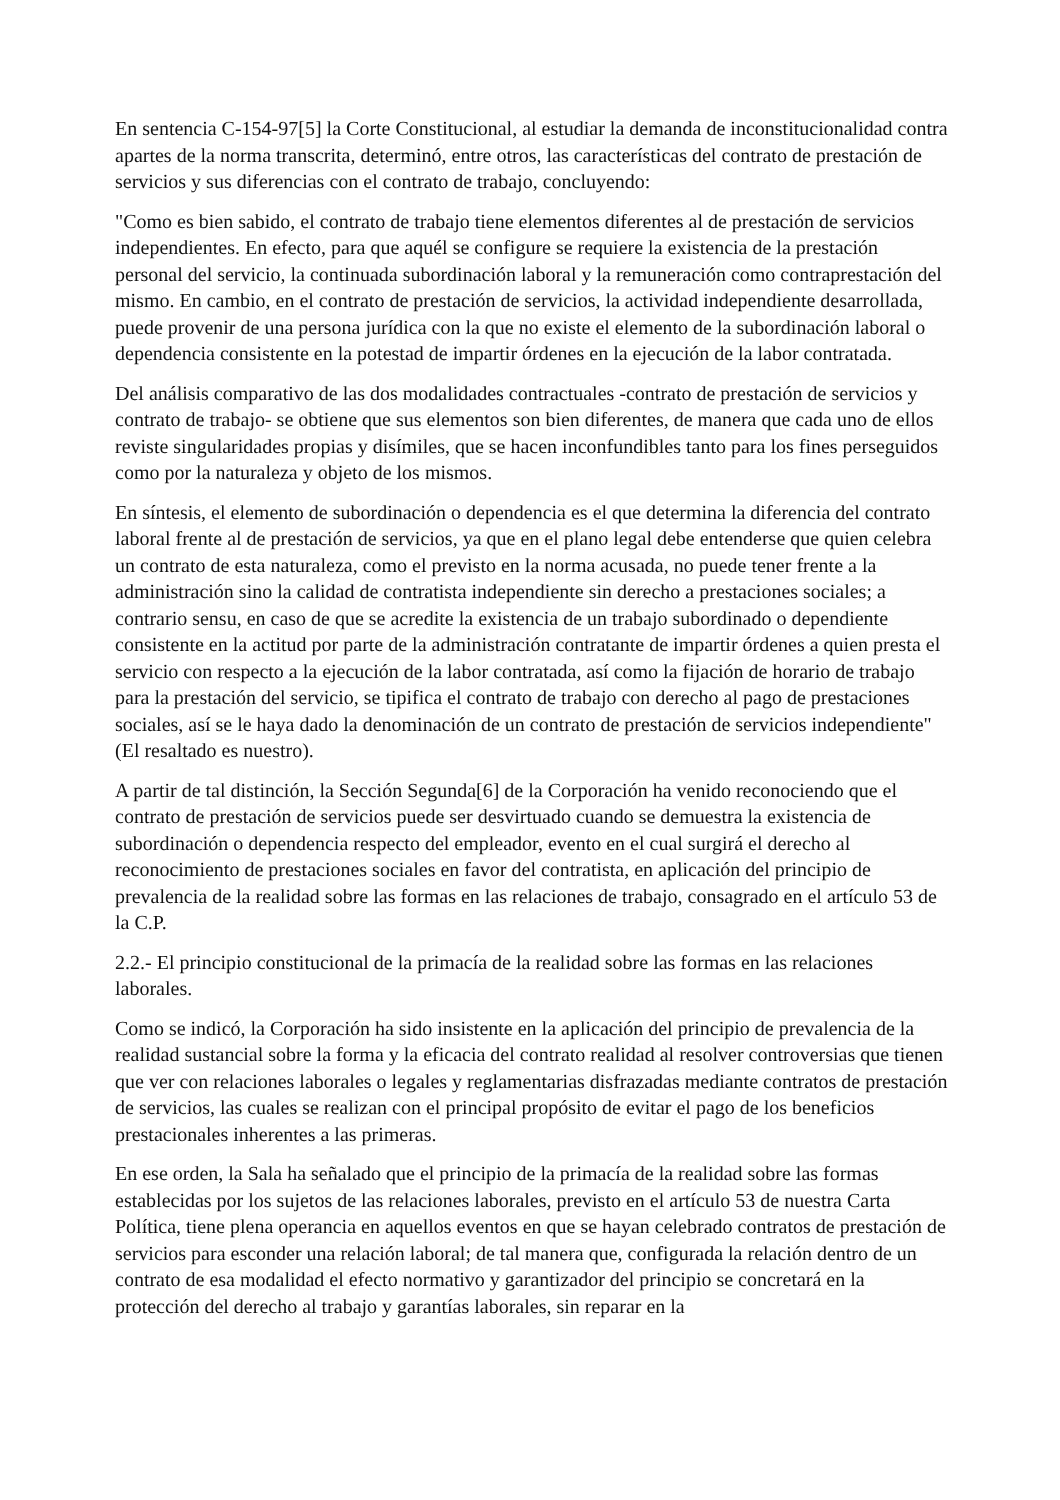En sentencia C-154-97[5] la Corte Constitucional, al estudiar la demanda de inconstitucionalidad contra apartes de la norma transcrita, determinó, entre otros, las características del contrato de prestación de servicios y sus diferencias con el contrato de trabajo, concluyendo:
"Como es bien sabido, el contrato de trabajo tiene elementos diferentes al de prestación de servicios independientes. En efecto, para que aquél se configure se requiere la existencia de la prestación personal del servicio, la continuada subordinación laboral y la remuneración como contraprestación del mismo. En cambio, en el contrato de prestación de servicios, la actividad independiente desarrollada, puede provenir de una persona jurídica con la que no existe el elemento de la subordinación laboral o dependencia consistente en la potestad de impartir órdenes en la ejecución de la labor contratada.
Del análisis comparativo de las dos modalidades contractuales -contrato de prestación de servicios y contrato de trabajo- se obtiene que sus elementos son bien diferentes, de manera que cada uno de ellos reviste singularidades propias y disímiles, que se hacen inconfundibles tanto para los fines perseguidos como por la naturaleza y objeto de los mismos.
En síntesis, el elemento de subordinación o dependencia es el que determina la diferencia del contrato laboral frente al de prestación de servicios, ya que en el plano legal debe entenderse que quien celebra un contrato de esta naturaleza, como el previsto en la norma acusada, no puede tener frente a la administración sino la calidad de contratista independiente sin derecho a prestaciones sociales; a contrario sensu, en caso de que se acredite la existencia de un trabajo subordinado o dependiente consistente en la actitud por parte de la administración contratante de impartir órdenes a quien presta el servicio con respecto a la ejecución de la labor contratada, así como la fijación de horario de trabajo para la prestación del servicio, se tipifica el contrato de trabajo con derecho al pago de prestaciones sociales, así se le haya dado la denominación de un contrato de prestación de servicios independiente" (El resaltado es nuestro).
A partir de tal distinción, la Sección Segunda[6] de la Corporación ha venido reconociendo que el contrato de prestación de servicios puede ser desvirtuado cuando se demuestra la existencia de subordinación o dependencia respecto del empleador, evento en el cual surgirá el derecho al reconocimiento de prestaciones sociales en favor del contratista, en aplicación del principio de prevalencia de la realidad sobre las formas en las relaciones de trabajo, consagrado en el artículo 53 de la C.P.
2.2.- El principio constitucional de la primacía de la realidad sobre las formas en las relaciones laborales.
Como se indicó, la Corporación ha sido insistente en la aplicación del principio de prevalencia de la realidad sustancial sobre la forma y la eficacia del contrato realidad al resolver controversias que tienen que ver con relaciones laborales o legales y reglamentarias disfrazadas mediante contratos de prestación de servicios, las cuales se realizan con el principal propósito de evitar el pago de los beneficios prestacionales inherentes a las primeras.
En ese orden, la Sala ha señalado que el principio de la primacía de la realidad sobre las formas establecidas por los sujetos de las relaciones laborales, previsto en el artículo 53 de nuestra Carta Política, tiene plena operancia en aquellos eventos en que se hayan celebrado contratos de prestación de servicios para esconder una relación laboral; de tal manera que, configurada la relación dentro de un contrato de esa modalidad el efecto normativo y garantizador del principio se concretará en la protección del derecho al trabajo y garantías laborales, sin reparar en la